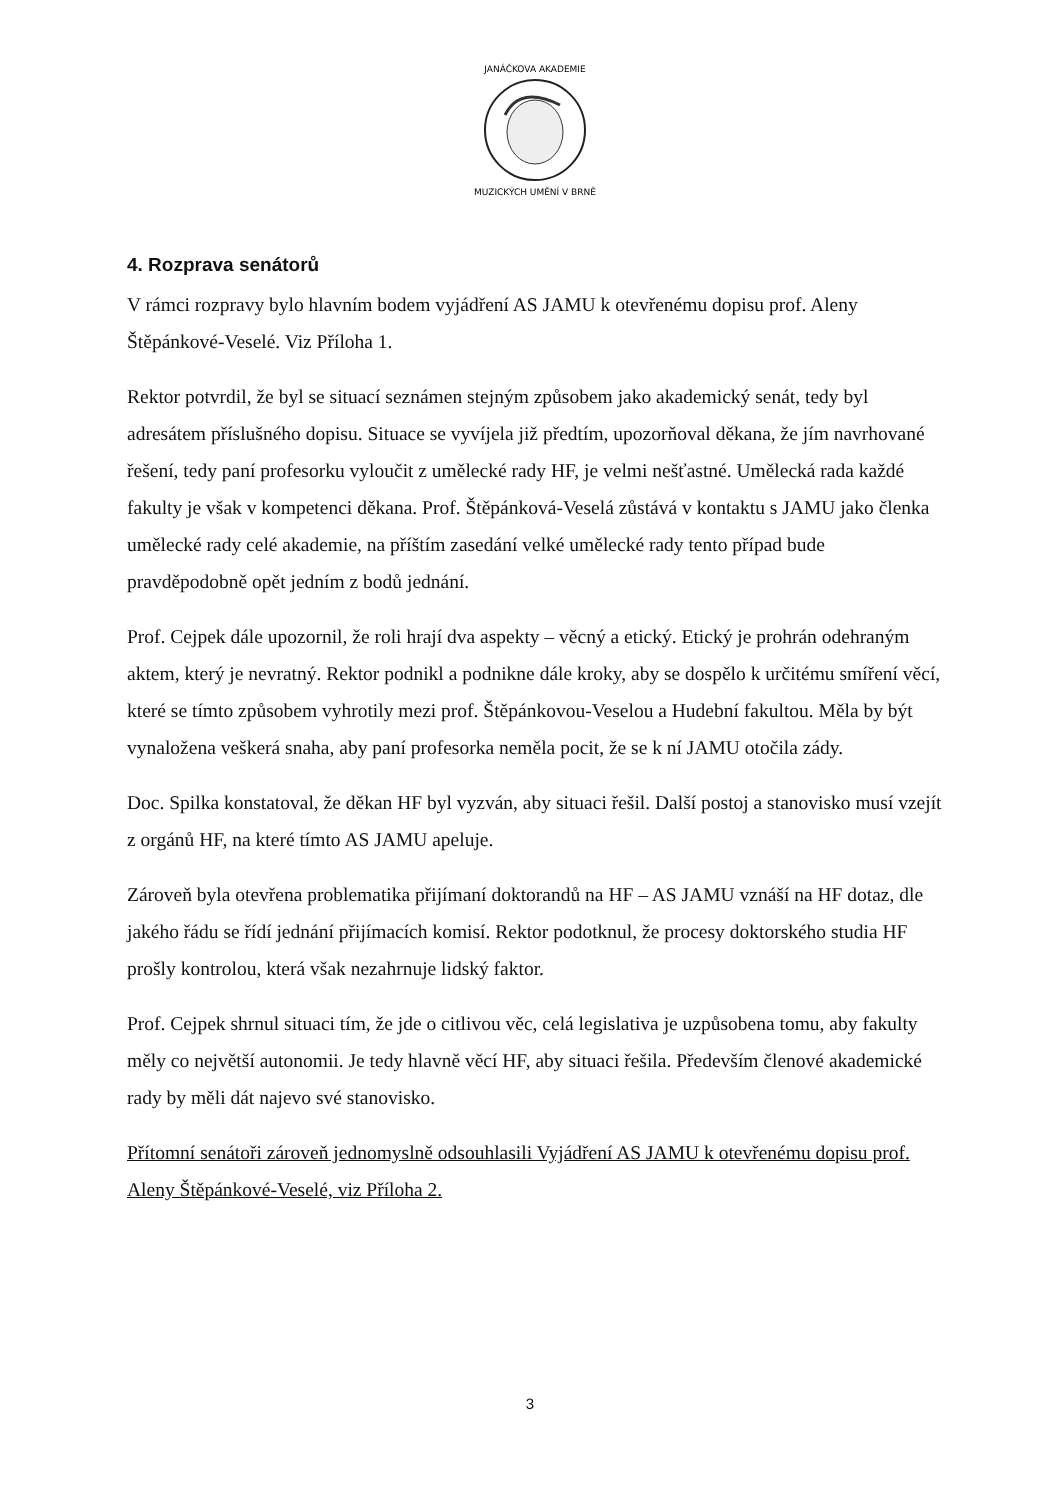JANÁČKOVA AKADEMIE
MUZICKÝCH UMĚNÍ V BRNĚ
4. Rozprava senátorů
V rámci rozpravy bylo hlavním bodem vyjádření AS JAMU k otevřenému dopisu prof. Aleny Štěpánkové-Veselé. Viz Příloha 1.
Rektor potvrdil, že byl se situací seznámen stejným způsobem jako akademický senát, tedy byl adresátem příslušného dopisu. Situace se vyvíjela již předtím, upozorňoval děkana, že jím navrhované řešení, tedy paní profesorku vyloučit z umělecké rady HF, je velmi nešťastné. Umělecká rada každé fakulty je však v kompetenci děkana. Prof. Štěpánková-Veselá zůstává v kontaktu s JAMU jako členka umělecké rady celé akademie, na příštím zasedání velké umělecké rady tento případ bude pravděpodobně opět jedním z bodů jednání.
Prof. Cejpek dále upozornil, že roli hrají dva aspekty – věcný a etický. Etický je prohrán odehraným aktem, který je nevratný. Rektor podnikl a podnikne dále kroky, aby se dospělo k určitému smíření věcí, které se tímto způsobem vyhrotily mezi prof. Štěpánkovou-Veselou a Hudební fakultou. Měla by být vynaložena veškerá snaha, aby paní profesorka neměla pocit, že se k ní JAMU otočila zády.
Doc. Spilka konstatoval, že děkan HF byl vyzván, aby situaci řešil. Další postoj a stanovisko musí vzejít z orgánů HF, na které tímto AS JAMU apeluje.
Zároveň byla otevřena problematika přijímaní doktorandů na HF – AS JAMU vznáší na HF dotaz, dle jakého řádu se řídí jednání přijímacích komisí. Rektor podotknul, že procesy doktorského studia HF prošly kontrolou, která však nezahrnuje lidský faktor.
Prof. Cejpek shrnul situaci tím, že jde o citlivou věc, celá legislativa je uzpůsobena tomu, aby fakulty měly co největší autonomii. Je tedy hlavně věcí HF, aby situaci řešila. Především členové akademické rady by měli dát najevo své stanovisko.
Přítomní senátoři zároveň jednomyslně odsouhlasili Vyjádření AS JAMU k otevřenému dopisu prof. Aleny Štěpánkové-Veselé, viz Příloha 2.
3